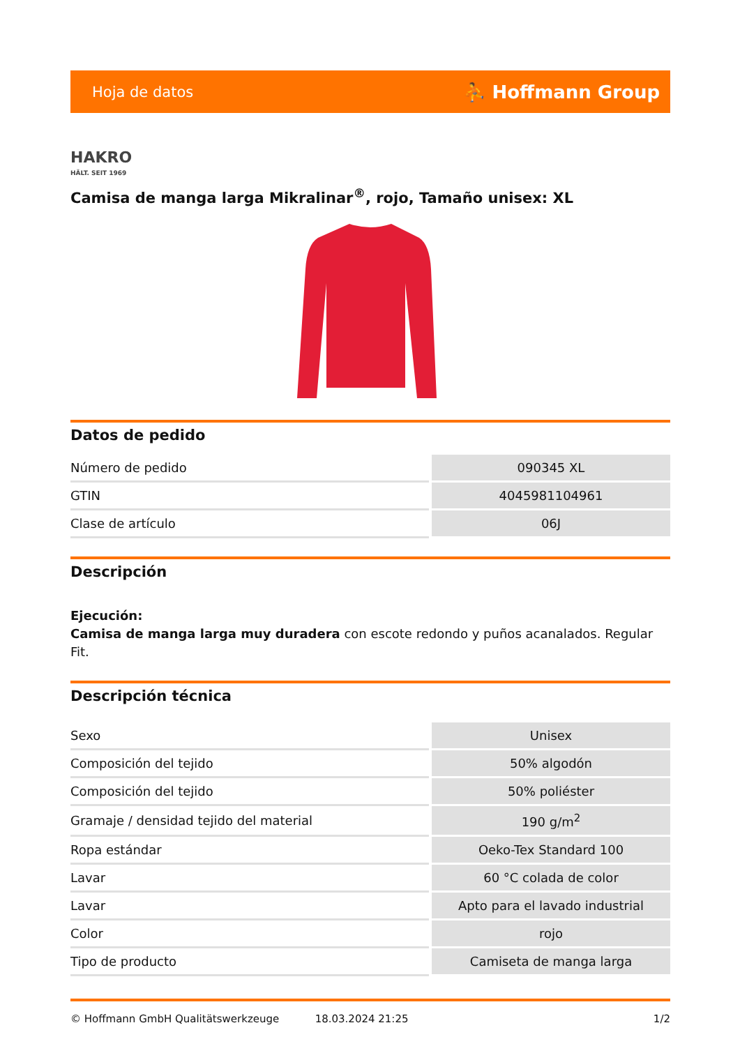Hoja de datos ⛹ Hoffmann Group
HAKRO
HÄLT. SEIT 1969
Camisa de manga larga Mikralinar<sup>®</sup>, rojo, Tamaño unisex: XL
Datos de pedido
| Número de pedido | 090345 XL |
| GTIN | 4045981104961 |
| Clase de artículo | 06J |
Descripción
Ejecución:
Camisa de manga larga muy duradera con escote redondo y puños acanalados. Regular Fit.
Descripción técnica
| Sexo | Unisex |
| Composición del tejido | 50% algodón |
| Composición del tejido | 50% poliéster |
| Gramaje / densidad tejido del material | 190 g/m<sup>2</sup> |
| Ropa estándar | Oeko-Tex Standard 100 |
| Lavar | 60 °C colada de color |
| Lavar | Apto para el lavado industrial |
| Color | rojo |
| Tipo de producto | Camiseta de manga larga |
© Hoffmann GmbH Qualitätswerkzeuge 18.03.2024 21:25 1/2